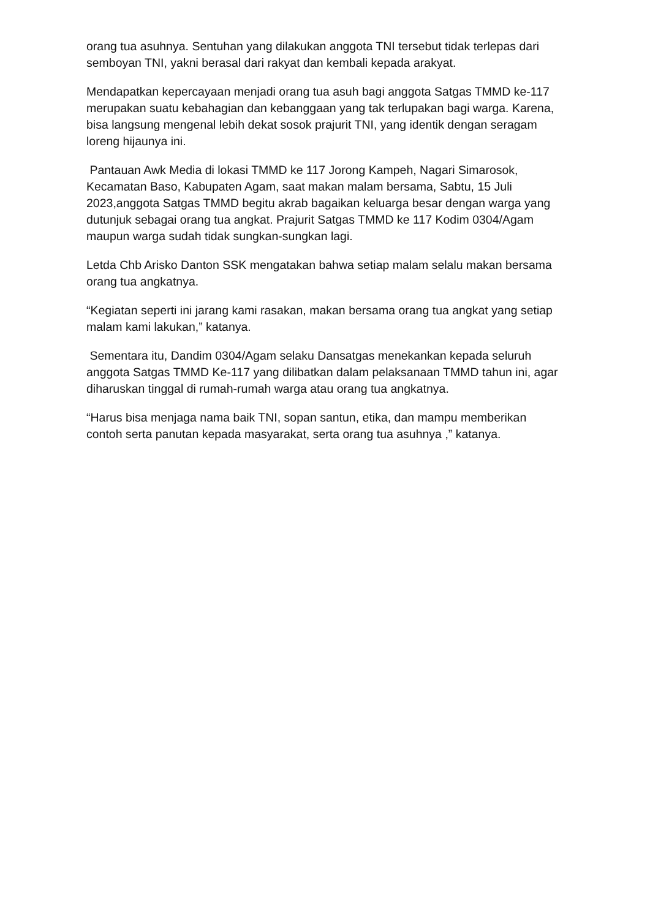orang tua asuhnya. Sentuhan yang dilakukan anggota TNI tersebut tidak terlepas dari semboyan TNI, yakni berasal dari rakyat dan kembali kepada arakyat.
Mendapatkan kepercayaan menjadi orang tua asuh bagi anggota Satgas TMMD ke-117 merupakan suatu kebahagian dan kebanggaan yang tak terlupakan bagi warga. Karena, bisa langsung mengenal lebih dekat sosok prajurit TNI, yang identik dengan seragam loreng hijaunya ini.
Pantauan Awk Media di lokasi TMMD ke 117 Jorong Kampeh, Nagari Simarosok, Kecamatan Baso, Kabupaten Agam, saat makan malam bersama, Sabtu, 15 Juli 2023,anggota Satgas TMMD begitu akrab bagaikan keluarga besar dengan warga yang dutunjuk sebagai orang tua angkat. Prajurit Satgas TMMD ke 117 Kodim 0304/Agam maupun warga sudah tidak sungkan-sungkan lagi.
Letda Chb Arisko Danton SSK mengatakan bahwa setiap malam selalu makan bersama orang tua angkatnya.
“Kegiatan seperti ini jarang kami rasakan, makan bersama orang tua angkat yang setiap malam kami lakukan,” katanya.
Sementara itu, Dandim 0304/Agam selaku Dansatgas menekankan kepada seluruh anggota Satgas TMMD Ke-117 yang dilibatkan dalam pelaksanaan TMMD tahun ini, agar diharuskan tinggal di rumah-rumah warga atau orang tua angkatnya.
“Harus bisa menjaga nama baik TNI, sopan santun, etika, dan mampu memberikan contoh serta panutan kepada masyarakat, serta orang tua asuhnya ,” katanya.